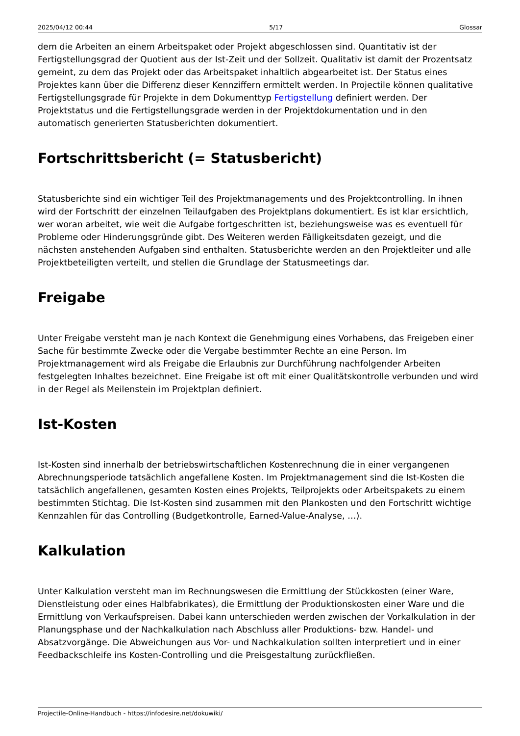2025/04/12 00:44 5/17 Glossar
dem die Arbeiten an einem Arbeitspaket oder Projekt abgeschlossen sind. Quantitativ ist der Fertigstellungsgrad der Quotient aus der Ist-Zeit und der Sollzeit. Qualitativ ist damit der Prozentsatz gemeint, zu dem das Projekt oder das Arbeitspaket inhaltlich abgearbeitet ist. Der Status eines Projektes kann über die Differenz dieser Kennziffern ermittelt werden. In Projectile können qualitative Fertigstellungsgrade für Projekte in dem Dokumenttyp Fertigstellung definiert werden. Der Projektstatus und die Fertigstellungsgrade werden in der Projektdokumentation und in den automatisch generierten Statusberichten dokumentiert.
Fortschrittsbericht (= Statusbericht)
Statusberichte sind ein wichtiger Teil des Projektmanagements und des Projektcontrolling. In ihnen wird der Fortschritt der einzelnen Teilaufgaben des Projektplans dokumentiert. Es ist klar ersichtlich, wer woran arbeitet, wie weit die Aufgabe fortgeschritten ist, beziehungsweise was es eventuell für Probleme oder Hinderungsgründe gibt. Des Weiteren werden Fälligkeitsdaten gezeigt, und die nächsten anstehenden Aufgaben sind enthalten. Statusberichte werden an den Projektleiter und alle Projektbeteiligten verteilt, und stellen die Grundlage der Statusmeetings dar.
Freigabe
Unter Freigabe versteht man je nach Kontext die Genehmigung eines Vorhabens, das Freigeben einer Sache für bestimmte Zwecke oder die Vergabe bestimmter Rechte an eine Person. Im Projektmanagement wird als Freigabe die Erlaubnis zur Durchführung nachfolgender Arbeiten festgelegten Inhaltes bezeichnet. Eine Freigabe ist oft mit einer Qualitätskontrolle verbunden und wird in der Regel als Meilenstein im Projektplan definiert.
Ist-Kosten
Ist-Kosten sind innerhalb der betriebswirtschaftlichen Kostenrechnung die in einer vergangenen Abrechnungsperiode tatsächlich angefallene Kosten. Im Projektmanagement sind die Ist-Kosten die tatsächlich angefallenen, gesamten Kosten eines Projekts, Teilprojekts oder Arbeitspakets zu einem bestimmten Stichtag. Die Ist-Kosten sind zusammen mit den Plankosten und den Fortschritt wichtige Kennzahlen für das Controlling (Budgetkontrolle, Earned-Value-Analyse, …).
Kalkulation
Unter Kalkulation versteht man im Rechnungswesen die Ermittlung der Stückkosten (einer Ware, Dienstleistung oder eines Halbfabrikates), die Ermittlung der Produktionskosten einer Ware und die Ermittlung von Verkaufspreisen. Dabei kann unterschieden werden zwischen der Vorkalkulation in der Planungsphase und der Nachkalkulation nach Abschluss aller Produktions- bzw. Handel- und Absatzvorgänge. Die Abweichungen aus Vor- und Nachkalkulation sollten interpretiert und in einer Feedbackschleife ins Kosten-Controlling und die Preisgestaltung zurückfließen.
Projectile-Online-Handbuch - https://infodesire.net/dokuwiki/